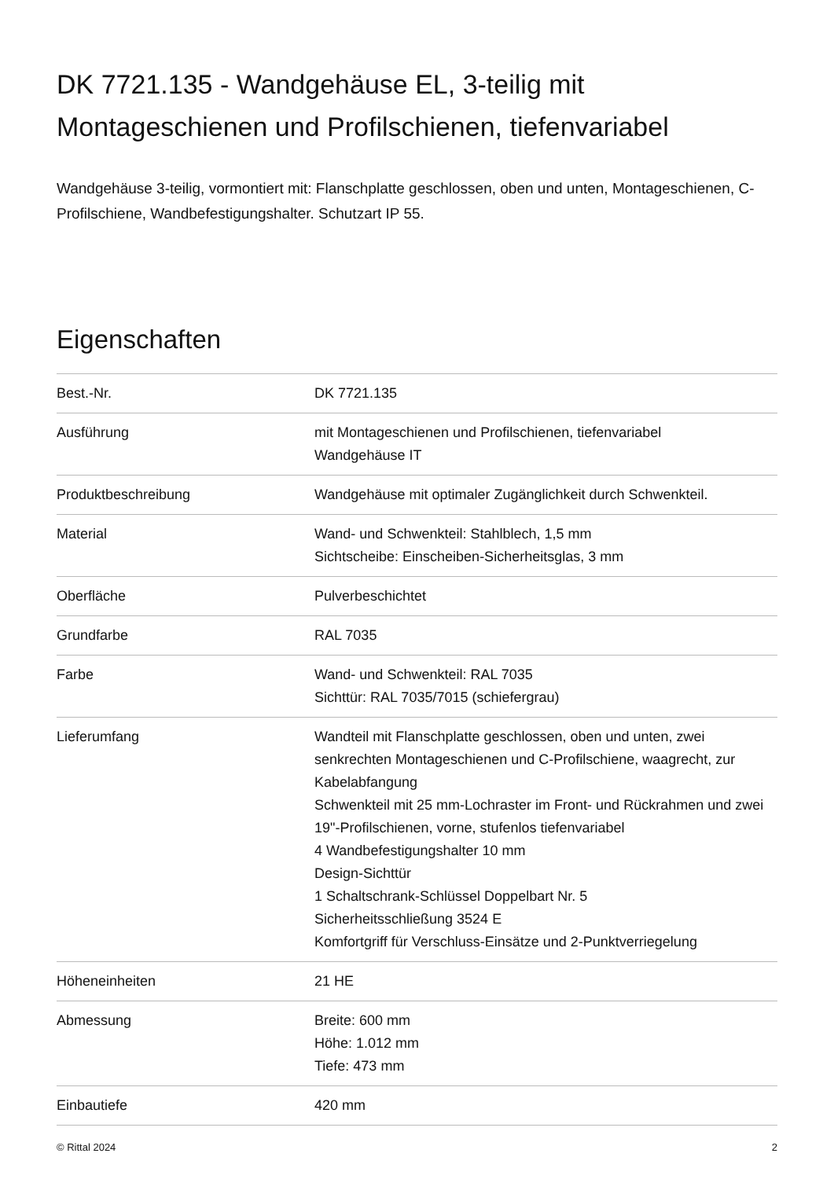DK 7721.135 - Wandgehäuse EL, 3-teilig mit Montageschienen und Profilschienen, tiefenvariabel
Wandgehäuse 3-teilig, vormontiert mit: Flanschplatte geschlossen, oben und unten, Montageschienen, C-Profilschiene, Wandbefestigungshalter. Schutzart IP 55.
Eigenschaften
| Best.-Nr. | DK 7721.135 |
| Ausführung | mit Montageschienen und Profilschienen, tiefenvariabel Wandgehäuse IT |
| Produktbeschreibung | Wandgehäuse mit optimaler Zugänglichkeit durch Schwenkteil. |
| Material | Wand- und Schwenkteil: Stahlblech, 1,5 mm Sichtscheibe: Einscheiben-Sicherheitsglas, 3 mm |
| Oberfläche | Pulverbeschichtet |
| Grundfarbe | RAL 7035 |
| Farbe | Wand- und Schwenkteil: RAL 7035 Sichttür: RAL 7035/7015 (schiefergrau) |
| Lieferumfang | Wandteil mit Flanschplatte geschlossen, oben und unten, zwei senkrechten Montageschienen und C-Profilschiene, waagrecht, zur Kabelabfangung Schwenkteil mit 25 mm-Lochraster im Front- und Rückrahmen und zwei 19"-Profilschienen, vorne, stufenlos tiefenvariabel 4 Wandbefestigungshalter 10 mm Design-Sichttür 1 Schaltschrank-Schlüssel Doppelbart Nr. 5 Sicherheitsschließung 3524 E Komfortgriff für Verschluss-Einsätze und 2-Punktverriegelung |
| Höheneinheiten | 21 HE |
| Abmessung | Breite: 600 mm Höhe: 1.012 mm Tiefe: 473 mm |
| Einbautiefe | 420 mm |
© Rittal 2024 2